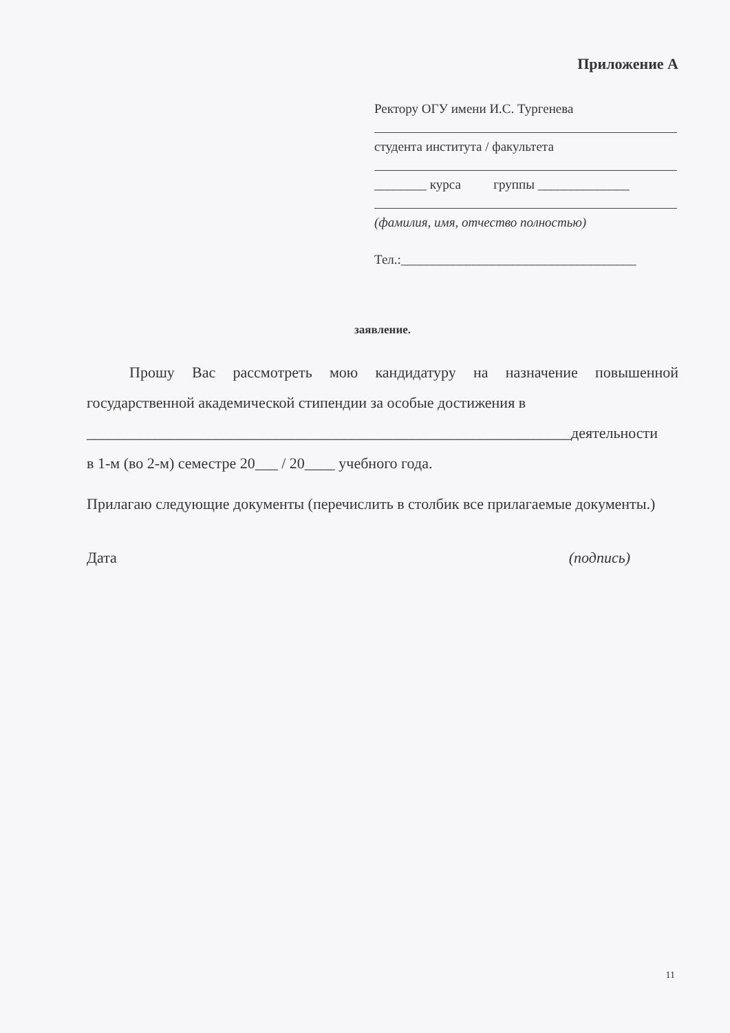Приложение А
Ректору ОГУ имени И.С. Тургенева
студента института / факультета
________ курса группы ______________
(фамилия, имя, отчество полностью)
Тел.:____________________________________
заявление.
Прошу Вас рассмотреть мою кандидатуру на назначение повышенной государственной академической стипендии за особые достижения в
________________________________________________________________деятельности
в 1-м (во 2-м) семестре 20___ / 20____ учебного года.
Прилагаю следующие документы (перечислить в столбик все прилагаемые документы.)
Дата (подпись)
11